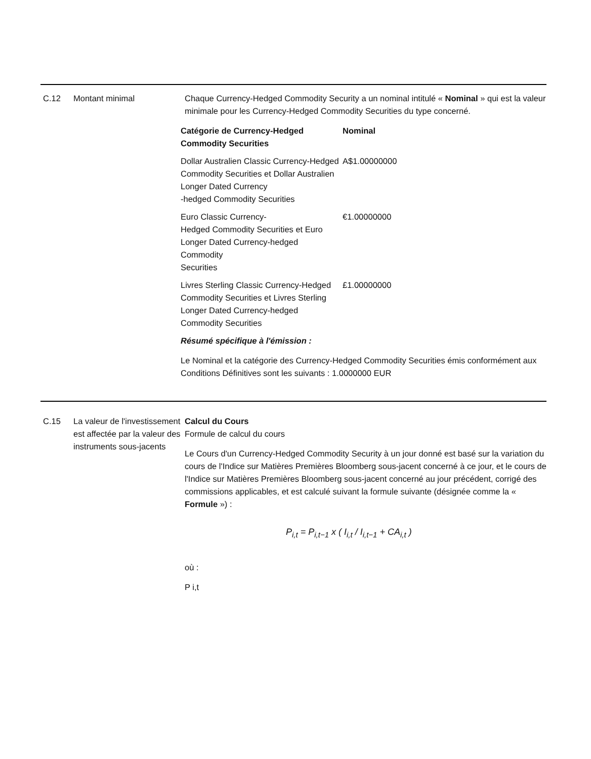C.12 Montant minimal Chaque Currency-Hedged Commodity Security a un nominal intitulé « Nominal » qui est la valeur minimale pour les Currency-Hedged Commodity Securities du type concerné.
| Catégorie de Currency-Hedged Commodity Securities | Nominal |
| --- | --- |
| Dollar Australien Classic Currency-Hedged Commodity Securities et Dollar Australien Longer Dated Currency -hedged Commodity Securities | A$1.00000000 |
| Euro Classic Currency- Hedged Commodity Securities et Euro Longer Dated Currency-hedged Commodity Securities | €1.00000000 |
| Livres Sterling Classic Currency-Hedged Commodity Securities et Livres Sterling Longer Dated Currency-hedged Commodity Securities | £1.00000000 |
Résumé spécifique à l'émission :
Le Nominal et la catégorie des Currency-Hedged Commodity Securities émis conformément aux Conditions Définitives sont les suivants : 1.0000000 EUR
C.15 La valeur de l'investissement est affectée par la valeur des instruments sous-jacents
Calcul du Cours
Formule de calcul du cours
Le Cours d'un Currency-Hedged Commodity Security à un jour donné est basé sur la variation du cours de l'Indice sur Matières Premières Bloomberg sous-jacent concerné à ce jour, et le cours de l'Indice sur Matières Premières Bloomberg sous-jacent concerné au jour précédent, corrigé des commissions applicables, et est calculé suivant la formule suivante (désignée comme la « Formule ») :
P<sub>i,t</sub> = P<sub>i,t−1</sub> x ( I<sub>i,t</sub> / I<sub>i,t−1</sub> + CA<sub>i,t</sub> )
où :
P i,t